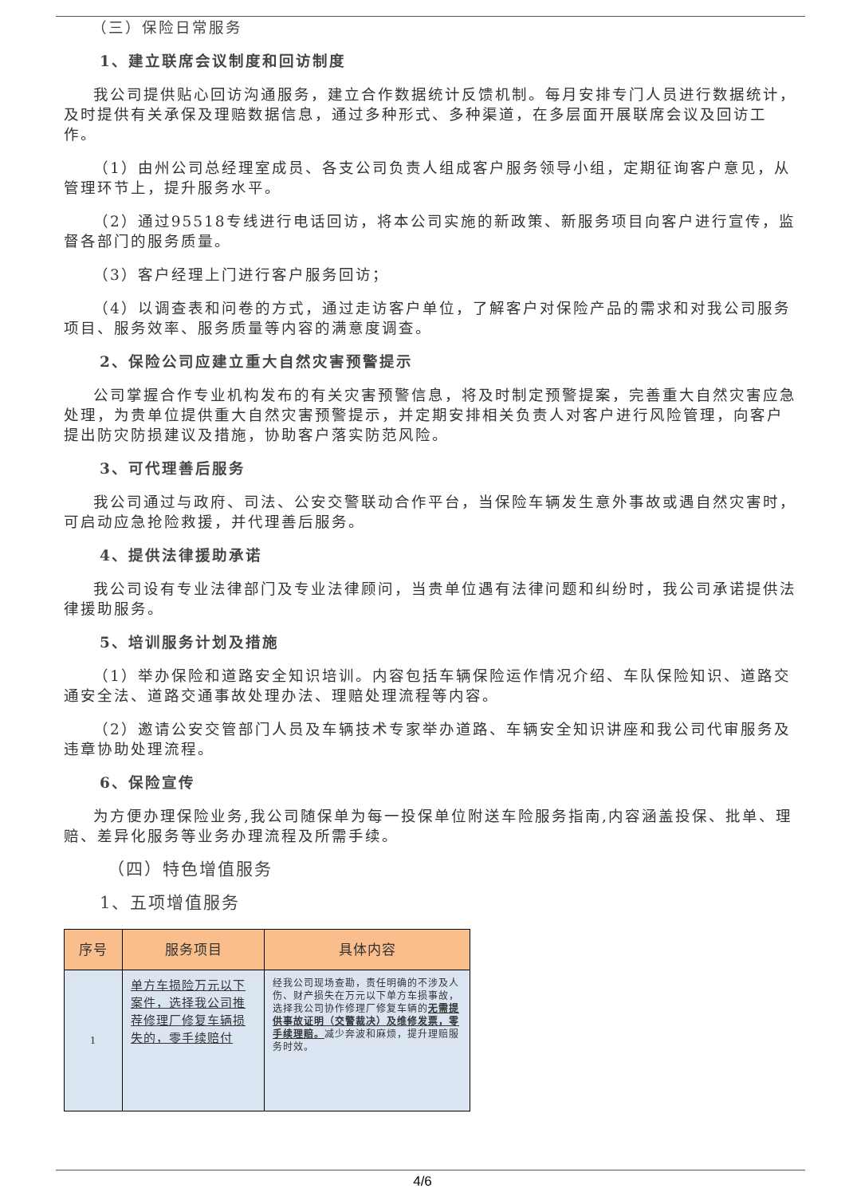（三）保险日常服务
1、建立联席会议制度和回访制度
我公司提供贴心回访沟通服务，建立合作数据统计反馈机制。每月安排专门人员进行数据统计，及时提供有关承保及理赔数据信息，通过多种形式、多种渠道，在多层面开展联席会议及回访工作。
（1）由州公司总经理室成员、各支公司负责人组成客户服务领导小组，定期征询客户意见，从管理环节上，提升服务水平。
（2）通过95518专线进行电话回访，将本公司实施的新政策、新服务项目向客户进行宣传，监督各部门的服务质量。
（3）客户经理上门进行客户服务回访；
（4）以调查表和问卷的方式，通过走访客户单位，了解客户对保险产品的需求和对我公司服务项目、服务效率、服务质量等内容的满意度调查。
2、保险公司应建立重大自然灾害预警提示
公司掌握合作专业机构发布的有关灾害预警信息，将及时制定预警提案，完善重大自然灾害应急处理，为贵单位提供重大自然灾害预警提示，并定期安排相关负责人对客户进行风险管理，向客户提出防灾防损建议及措施，协助客户落实防范风险。
3、可代理善后服务
我公司通过与政府、司法、公安交警联动合作平台，当保险车辆发生意外事故或遇自然灾害时，可启动应急抢险救援，并代理善后服务。
4、提供法律援助承诺
我公司设有专业法律部门及专业法律顾问，当贵单位遇有法律问题和纠纷时，我公司承诺提供法律援助服务。
5、培训服务计划及措施
（1）举办保险和道路安全知识培训。内容包括车辆保险运作情况介绍、车队保险知识、道路交通安全法、道路交通事故处理办法、理赔处理流程等内容。
（2）邀请公安交管部门人员及车辆技术专家举办道路、车辆安全知识讲座和我公司代审服务及违章协助处理流程。
6、保险宣传
为方便办理保险业务,我公司随保单为每一投保单位附送车险服务指南,内容涵盖投保、批单、理赔、差异化服务等业务办理流程及所需手续。
（四）特色增值服务
1、五项增值服务
| 序号 | 服务项目 | 具体内容 |
| --- | --- | --- |
| 1 | 单方车损险万元以下案件，选择我公司推荐修理厂修复车辆损失的，零手续赔付 | 经我公司现场查勘，责任明确的不涉及人伤、财产损失在万元以下单方车损事故，选择我公司协作修理厂修复车辆的 无需提供事故证明（交警裁决）及维修发票，零手续理赔。 减少奔波和麻烦，提升理赔服务时效。 |
4/6